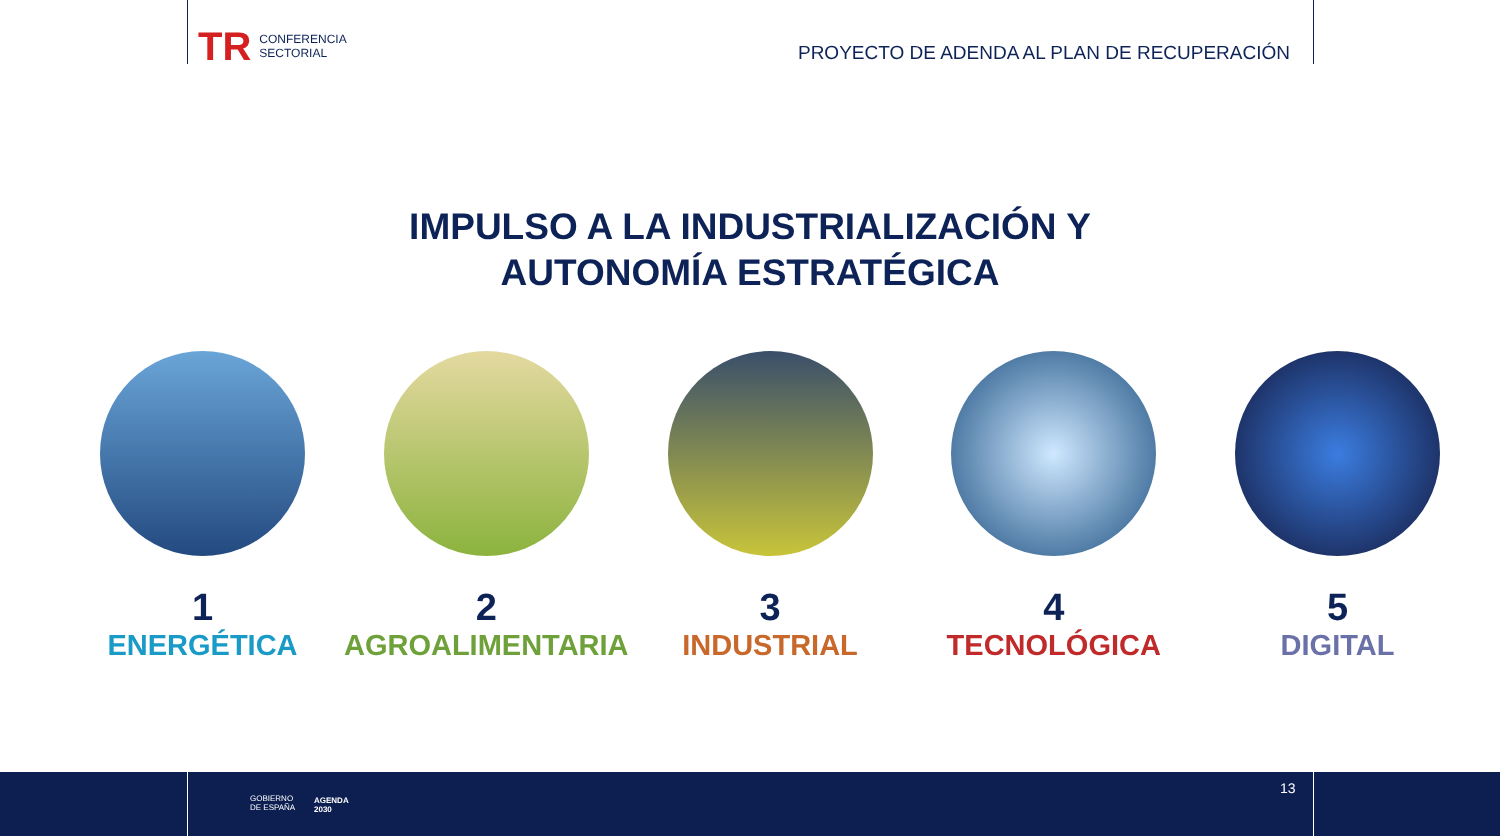TR CONFERENCIA
SECTORIAL
PROYECTO DE ADENDA AL PLAN DE RECUPERACIÓN
IMPULSO A LA INDUSTRIALIZACIÓN Y
AUTONOMÍA ESTRATÉGICA
1
ENERGÉTICA
2
AGROALIMENTARIA
3
INDUSTRIAL
4
TECNOLÓGICA
5
DIGITAL
GOBIERNO
DE ESPAÑA
AGENDA
2030
13